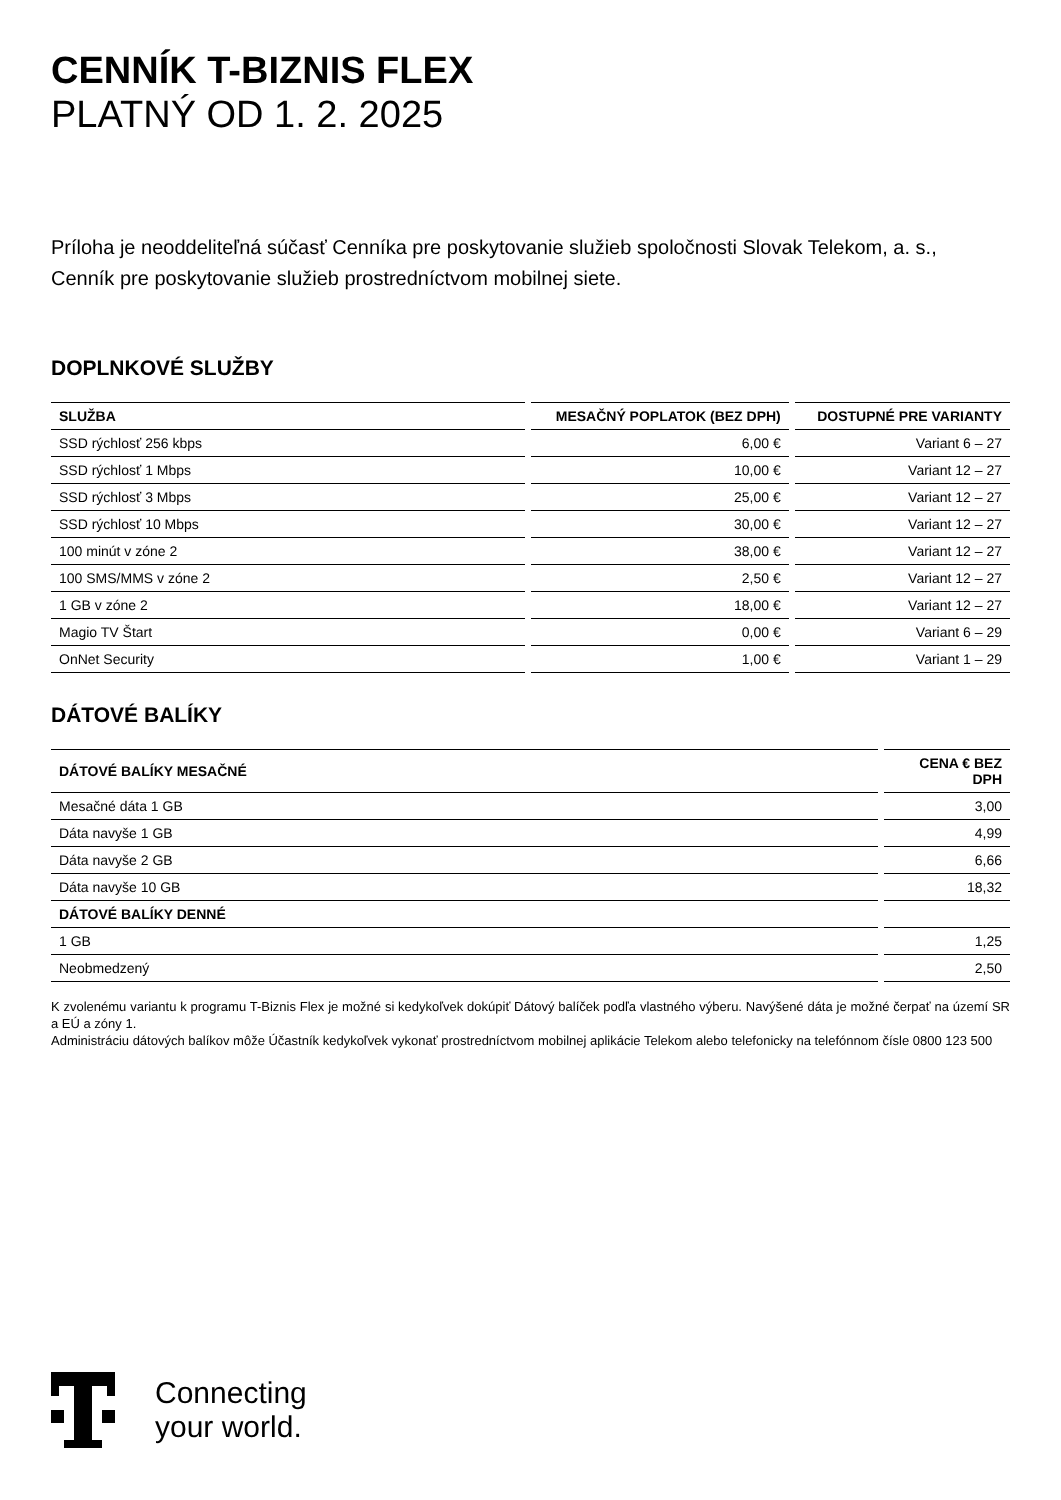CENNÍK T-BIZNIS FLEX
PLATNÝ OD 1. 2. 2025
Príloha je neoddeliteľná súčasť Cenníka pre poskytovanie služieb spoločnosti Slovak Telekom, a. s.,
Cenník pre poskytovanie služieb prostredníctvom mobilnej siete.
DOPLNKOVÉ SLUŽBY
| SLUŽBA | MESAČNÝ POPLATOK (BEZ DPH) | DOSTUPNÉ PRE VARIANTY |
| --- | --- | --- |
| SSD rýchlosť 256 kbps | 6,00 € | Variant 6 – 27 |
| SSD rýchlosť 1 Mbps | 10,00 € | Variant 12 – 27 |
| SSD rýchlosť 3 Mbps | 25,00 € | Variant 12 – 27 |
| SSD rýchlosť 10 Mbps | 30,00 € | Variant 12 – 27 |
| 100 minút v zóne 2 | 38,00 € | Variant 12 – 27 |
| 100 SMS/MMS v zóne 2 | 2,50 € | Variant 12 – 27 |
| 1 GB v zóne 2 | 18,00 € | Variant 12 – 27 |
| Magio TV Štart | 0,00 € | Variant 6 – 29 |
| OnNet Security | 1,00 € | Variant 1 – 29 |
DÁTOVÉ BALÍKY
| DÁTOVÉ BALÍKY MESAČNÉ | CENA € BEZ DPH |
| --- | --- |
| Mesačné dáta 1 GB | 3,00 |
| Dáta navyše 1 GB | 4,99 |
| Dáta navyše 2 GB | 6,66 |
| Dáta navyše 10 GB | 18,32 |
| DÁTOVÉ BALÍKY DENNÉ | |
| 1 GB | 1,25 |
| Neobmedzený | 2,50 |
K zvolenému variantu k programu T-Biznis Flex je možné si kedykoľvek dokúpiť Dátový balíček podľa vlastného výberu. Navýšené dáta je možné čerpať na území SR a EÚ a zóny 1.
Administráciu dátových balíkov môže Účastník kedykoľvek vykonať prostredníctvom mobilnej aplikácie Telekom alebo telefonicky na telefónnom čísle 0800 123 500
Connecting
your world.